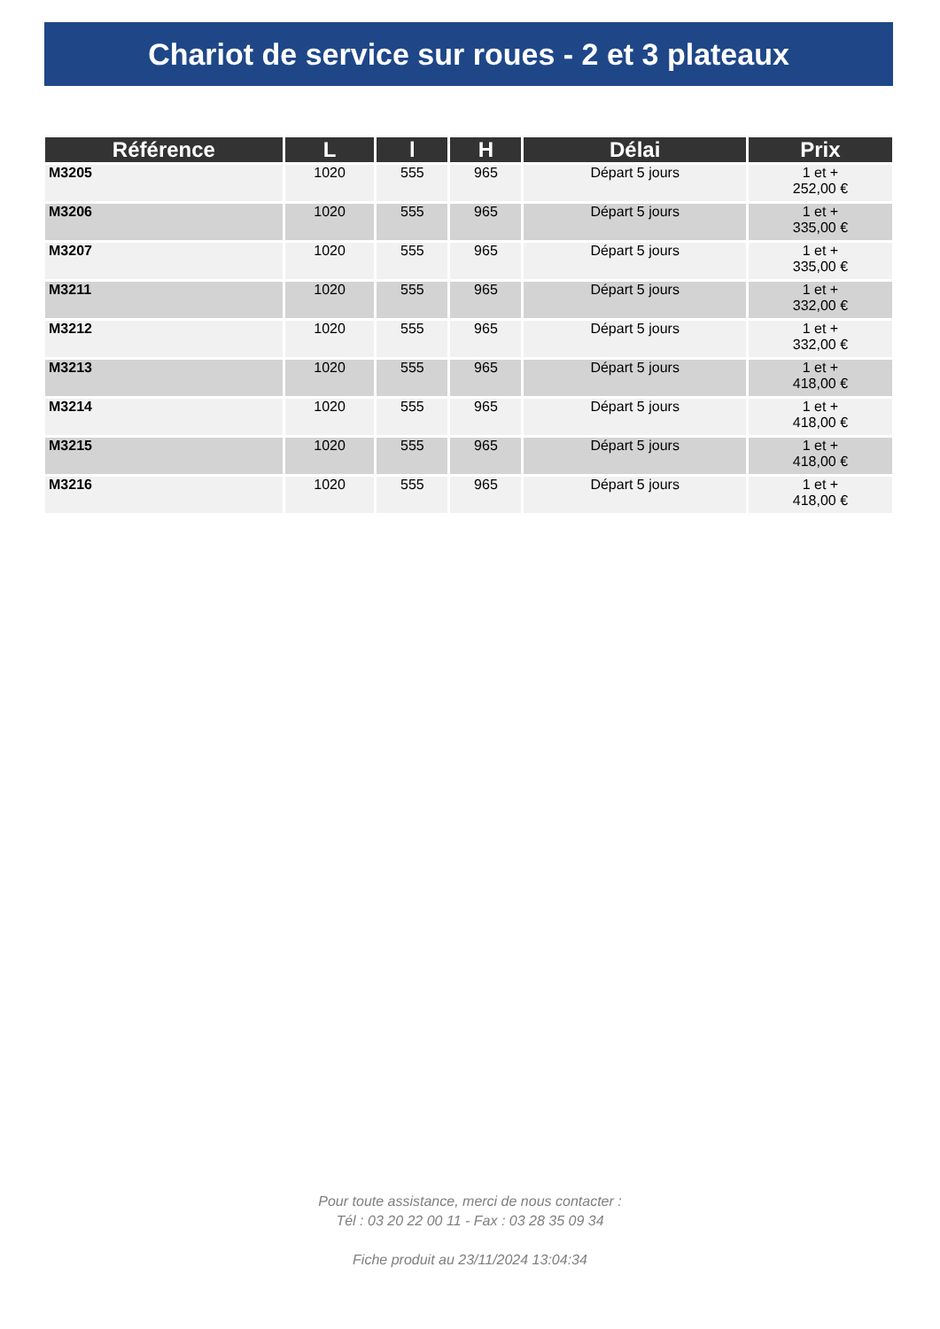Chariot de service sur roues - 2 et 3 plateaux
| Référence | L | l | H | Délai | Prix |
| --- | --- | --- | --- | --- | --- |
| M3205 | 1020 | 555 | 965 | Départ 5 jours | 1 et + 252,00 € |
| M3206 | 1020 | 555 | 965 | Départ 5 jours | 1 et + 335,00 € |
| M3207 | 1020 | 555 | 965 | Départ 5 jours | 1 et + 335,00 € |
| M3211 | 1020 | 555 | 965 | Départ 5 jours | 1 et + 332,00 € |
| M3212 | 1020 | 555 | 965 | Départ 5 jours | 1 et + 332,00 € |
| M3213 | 1020 | 555 | 965 | Départ 5 jours | 1 et + 418,00 € |
| M3214 | 1020 | 555 | 965 | Départ 5 jours | 1 et + 418,00 € |
| M3215 | 1020 | 555 | 965 | Départ 5 jours | 1 et + 418,00 € |
| M3216 | 1020 | 555 | 965 | Départ 5 jours | 1 et + 418,00 € |
Pour toute assistance, merci de nous contacter :
Tél : 03 20 22 00 11 - Fax : 03 28 35 09 34
Fiche produit au 23/11/2024 13:04:34